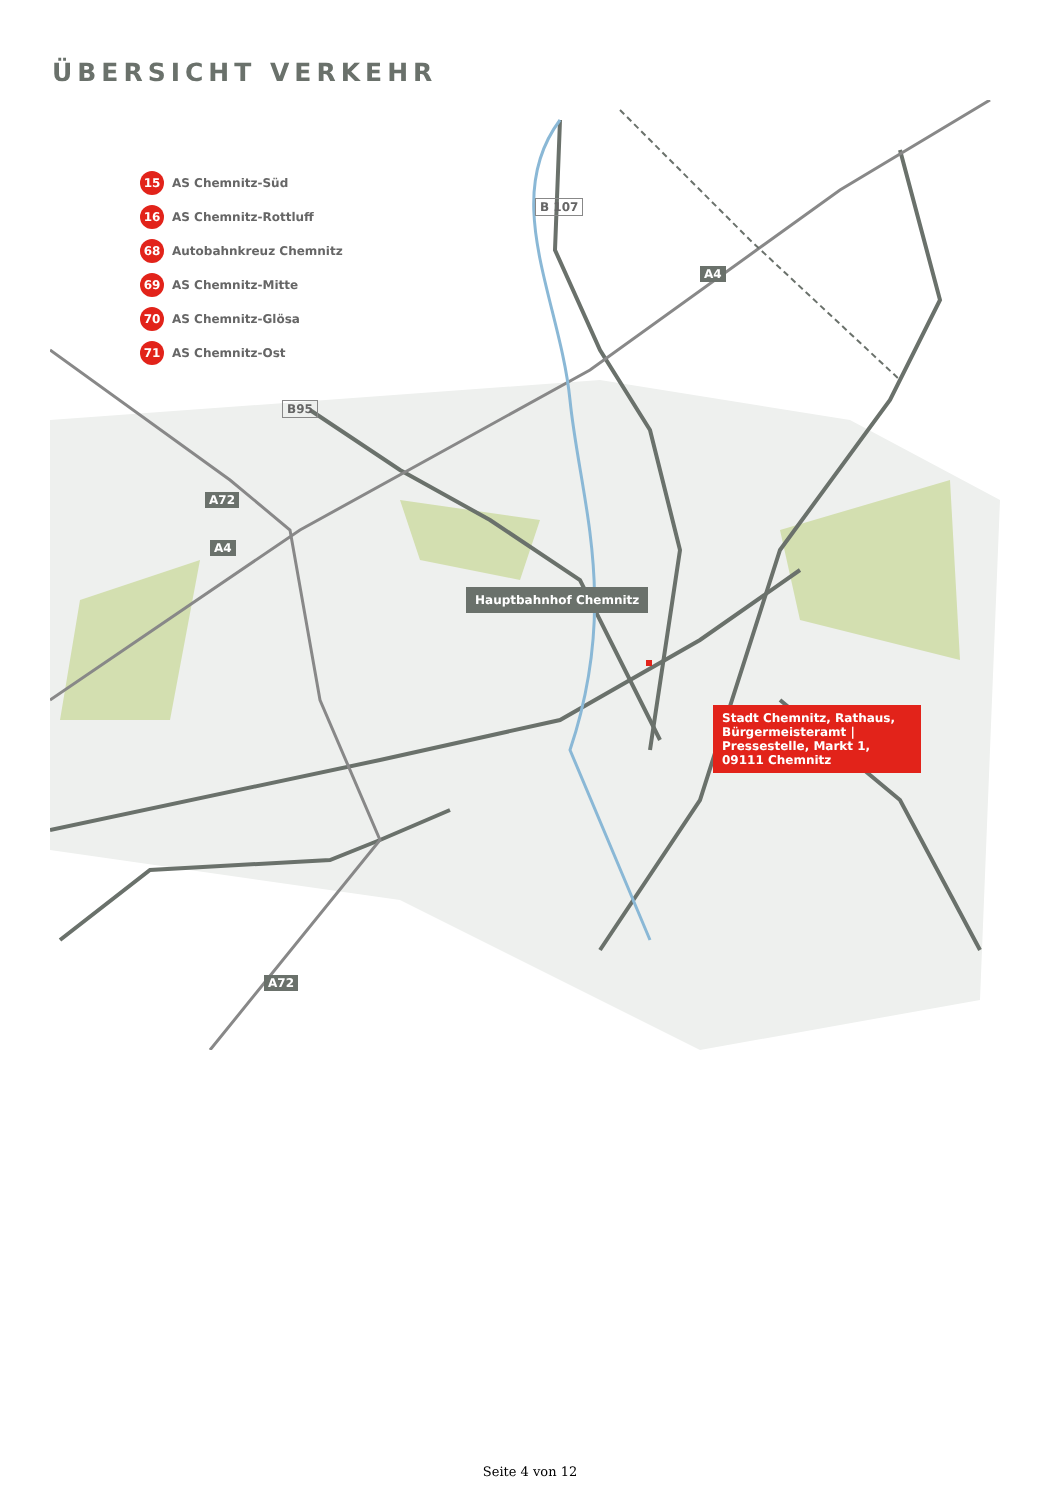ÜBERSICHT VERKEHR
15 AS Chemnitz-Süd
16 AS Chemnitz-Rottluff
68 Autobahnkreuz Chemnitz
69 AS Chemnitz-Mitte
70 AS Chemnitz-Glösa
71 AS Chemnitz-Ost
Hauptbahnhof Chemnitz
Stadt Chemnitz, Rathaus, Bürgermeisteramt | Pressestelle, Markt 1, 09111 Chemnitz
B 107
A4
B95
A72
A4
A72
Seite 4 von 12